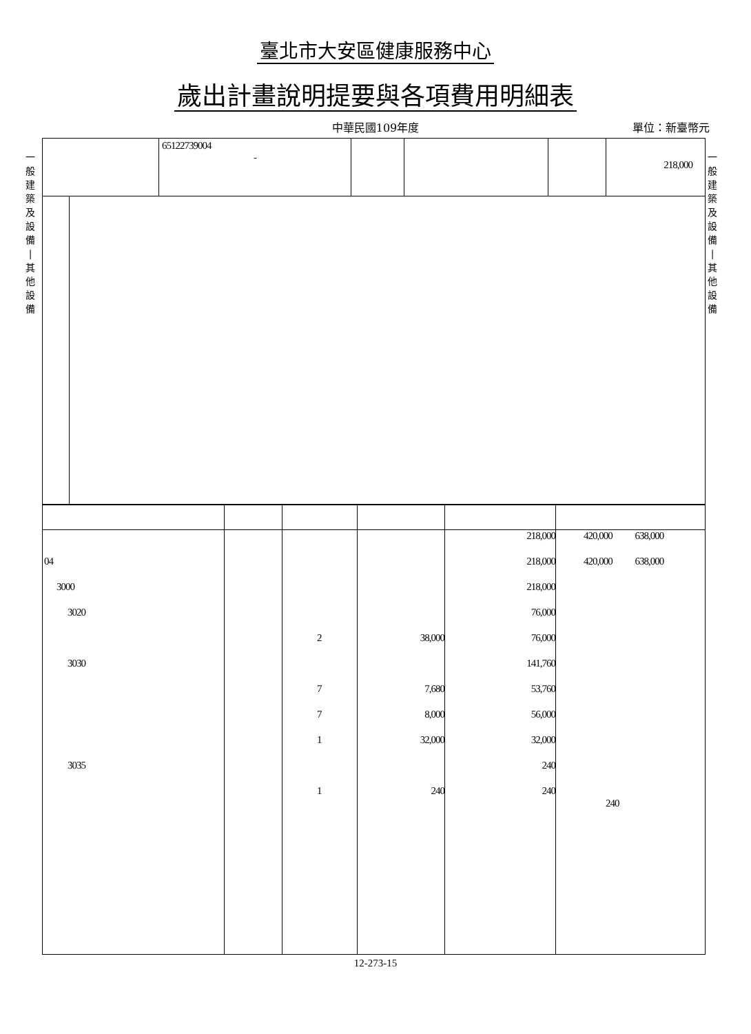臺北市大安區健康服務中心
歲出計畫說明提要與各項費用明細表
中華民國109年度
單位：新臺幣元
一
般
建
築
及
設
備
|
其
他
設
備
一
般
建
築
及
設
備
|
其
他
設
備
| | 65122739004 - | | | | 218,000 |
| | | | | 218,000 | 420,000 638,000 |
| 04 | | | | 218,000 | 420,000 638,000 |
| 3000 | | | | 218,000 | |
| 3020 | | | | 76,000 | |
| | | 2 | 38,000 | 76,000 | |
| 3030 | | | | 141,760 | |
| | | 7 | 7,680 | 53,760 | |
| | | 7 | 8,000 | 56,000 | |
| | | 1 | 32,000 | 32,000 | |
| 3035 | | | | 240 | |
| | | 1 | 240 | 240 | 240 |
12-273-15